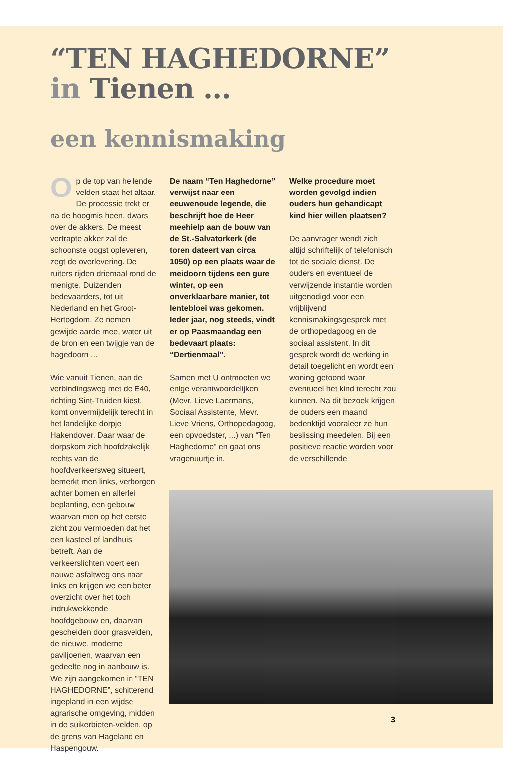“TEN HAGHEDORNE”
in Tienen ...
een kennismaking
Op de top van hellende velden staat het altaar. De processie trekt er na de hoogmis heen, dwars over de akkers. De meest vertrapte akker zal de schoonste oogst opleveren, zegt de overlevering. De ruiters rijden driemaal rond de menigte. Duizenden bedevaarders, tot uit Nederland en het Groot-Hertogdom. Ze nemen gewijde aarde mee, water uit de bron en een twijgje van de hagedoorn ...
Wie vanuit Tienen, aan de verbindingsweg met de E40, richting Sint-Truiden kiest, komt onvermijdelijk terecht in het landelijke dorpje Hakendover. Daar waar de dorpskom zich hoofdzakelijk rechts van de hoofdverkeersweg situeert, bemerkt men links, verborgen achter bomen en allerlei beplanting, een gebouw waarvan men op het eerste zicht zou vermoeden dat het een kasteel of landhuis betreft. Aan de verkeerslichten voert een nauwe asfaltweg ons naar links en krijgen we een beter overzicht over het toch indrukwekkende hoofdgebouw en, daarvan gescheiden door grasvelden, de nieuwe, moderne paviljoenen, waarvan een gedeelte nog in aanbouw is. We zijn aangekomen in “TEN HAGHEDORNE”, schitterend ingepland in een wijdse agrarische omgeving, midden in de suikerbieten-velden, op de grens van Hageland en Haspengouw.
De naam “Ten Haghedorne” verwijst naar een eeuwenoude legende, die beschrijft hoe de Heer meehielp aan de bouw van de St.-Salvatorkerk (de toren dateert van circa 1050) op een plaats waar de meidoorn tijdens een gure winter, op een onverklaarbare manier, tot lentebloei was gekomen. Ieder jaar, nog steeds, vindt er op Paasmaandag een bedevaart plaats: “Dertienmaal”.
Samen met U ontmoeten we enige verantwoordelijken (Mevr. Lieve Laermans, Sociaal Assistente, Mevr. Lieve Vriens, Orthopedagoog, een opvoedster, ...) van “Ten Haghedorne” en gaat ons vragenuurtje in.
Welke procedure moet worden gevolgd indien ouders hun gehandicapt kind hier willen plaatsen?
De aanvrager wendt zich altijd schriftelijk of telefonisch tot de sociale dienst. De ouders en eventueel de verwijzende instantie worden uitgenodigd voor een vrijblijvend kennismakingsgesprek met de orthopedagoog en de sociaal assistent. In dit gesprek wordt de werking in detail toegelicht en wordt een woning getoond waar eventueel het kind terecht zou kunnen. Na dit bezoek krijgen de ouders een maand bedenktijd vooraleer ze hun beslissing meedelen. Bij een positieve reactie worden voor de verschillende
3